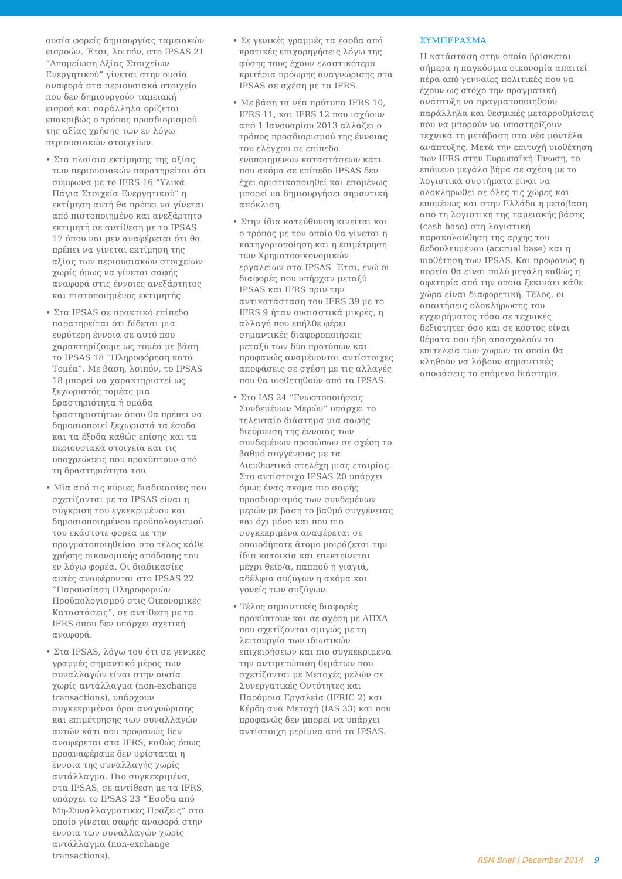ουσία φορείς δημιουργίας ταμειακών εισροών. Έτσι, λοιπόν, στο IPSAS 21 “Απομείωση Αξίας Στοιχείων Ενεργητικού” γίνεται στην ουσία αναφορά στα περιουσιακά στοιχεία που δεν δημιουργούν ταμειακή εισροή και παράλληλα ορίζεται επακριβώς ο τρόπος προσδιορισμού της αξίας χρήσης των εν λόγω περιουσιακών στοιχείων.
• Στα πλαίσια εκτίμησης της αξίας των περιουσιακών παρατηρείται ότι σύμφωνα με το IFRS 16 “Υλικά Πάγια Στοιχεία Ενεργητικού” η εκτίμηση αυτή θα πρέπει να γίνεται από πιστοποιημένο και ανεξάρτητο εκτιμητή σε αντίθεση με το IPSAS 17 όπου ναι μεν αναφέρεται ότι θα πρέπει να γίνεται εκτίμηση της αξίας των περιουσιακών στοιχείων χωρίς όμως να γίνεται σαφής αναφορά στις έννοιες ανεξάρτητος και πιστοποιημένος εκτιμητής.
• Στα IPSAS σε πρακτικό επίπεδο παρατηρείται ότι δίδεται μια ευρύτερη έννοια σε αυτό που χαρακτηρίζουμε ως τομέα με βάση το IPSAS 18 “Πληροφόρηση κατά Τομέα”. Με βάση, λοιπόν, το IPSAS 18 μπορεί να χαρακτηριστεί ως ξεχωριστός τομέας μια δραστηριότητα ή ομάδα δραστηριοτήτων όπου θα πρέπει να δημοσιοποιεί ξεχωριστά τα έσοδα και τα έξοδα καθώς επίσης και τα περιουσιακά στοιχεία και τις υποχρεώσεις που προκύπτουν από τη δραστηριότητα του.
• Μία από τις κύριες διαδικασίες που σχετίζονται με τα IPSAS είναι η σύγκριση του εγκεκριμένου και δημοσιοποιημένου προϋπολογισμού του εκάστοτε φορέα με την πραγματοποιηθείσα στο τέλος κάθε χρήσης οικονομικής απόδοσης του εν λόγω φορέα. Οι διαδικασίες αυτές αναφέρονται στο IPSAS 22 “Παρουσίαση Πληροφοριών Προϋπολογισμού στις Οικονομικές Καταστάσεις”, σε αντίθεση με τα IFRS όπου δεν υπάρχει σχετική αναφορά.
• Στα IPSAS, λόγω του ότι σε γενικές γραμμές σημαντικό μέρος των συναλλαγών είναι στην ουσία χωρίς αντάλλαγμα (non-exchange transactions), υπάρχουν συγκεκριμένοι όροι αναγνώρισης και επιμέτρησης των συναλλαγών αυτών κάτι που προφανώς δεν αναφέρεται στα IFRS, καθώς όπως προαναφέραμε δεν υφίσταται η έννοια της συναλλαγής χωρίς αντάλλαγμα. Πιο συγκεκριμένα, στα IPSAS, σε αντίθεση με τα IFRS, υπάρχει το IPSAS 23 “Έσοδα από Μη-Συναλλαγματικές Πράξεις” στο οποίο γίνεται σαφής αναφορά στην έννοια των συναλλαγών χωρίς αντάλλαγμα (non-exchange transactions).
• Σε γενικές γραμμές τα έσοδα από κρατικές επιχορηγήσεις λόγω της φύσης τους έχουν ελαστικότερα κριτήρια πρόωρης αναγνώρισης στα IPSAS σε σχέση με τα IFRS.
• Με βάση τα νέα πρότυπα IFRS 10, IFRS 11, και IFRS 12 που ισχύουν από 1 Ιανουαρίου 2013 αλλάζει ο τρόπος προσδιορισμού της έννοιας του ελέγχου σε επίπεδο ενοποιημένων καταστάσεων κάτι που ακόμα σε επίπεδο IPSAS δεν έχει οριστικοποιηθεί και επομένως μπορεί να δημιουργήσει σημαντική απόκλιση.
• Στην ίδια κατεύθυνση κινείται και ο τρόπος με τον οποίο θα γίνεται η κατηγοριοποίηση και η επιμέτρηση των Χρηματοοικονομικών εργαλείων στα IPSAS. Έτσι, ενώ οι διαφορές που υπήρχαν μεταξύ IPSAS και IFRS πριν την αντικατάσταση του IFRS 39 με το IFRS 9 ήταν ουσιαστικά μικρές, η αλλαγή που επήλθε φέρει σημαντικές διαφοροποιήσεις μεταξύ των δύο προτύπων και προφανώς αναμένονται αντίστοιχες αποφάσεις σε σχέση με τις αλλαγές που θα υιοθετηθούν από τα IPSAS.
• Στο IAS 24 “Γνωστοποιήσεις Συνδεμένων Μερών” υπάρχει το τελευταίο διάστημα μια σαφής διεύρυνση της έννοιας των συνδεμένων προσώπων σε σχέση το βαθμό συγγένειας με τα Διευθυντικά στελέχη μιας εταιρίας. Στο αντίστοιχο IPSAS 20 υπάρχει όμως ένας ακόμα πιο σαφής προσδιορισμός των συνδεμένων μερών με βάση το βαθμό συγγένειας και όχι μόνο και που πιο συγκεκριμένα αναφέρεται σε οποιοδήποτε άτομο μοιράζεται την ίδια κατοικία και επεκτείνεται μέχρι θείο/α, παππού ή γιαγιά, αδέλφια συζύγων η ακόμα και γονείς των συζύγων.
• Τέλος σημαντικές διαφορές προκύπτουν και σε σχέση με ΔΠΧΑ που σχετίζονται αμιγώς με τη λειτουργία των ιδιωτικών επιχειρήσεων και πιο συγκεκριμένα την αντιμετώπιση θεμάτων που σχετίζονται με Μετοχές μελών σε Συνεργατικές Οντότητες και Παρόμοια Εργαλεία (IFRIC 2) και Κέρδη ανά Μετοχή (IAS 33) και που προφανώς δεν μπορεί να υπάρχει αντίστοιχη μερίμνα από τα IPSAS.
ΣΥΜΠΕΡΑΣΜΑ
Η κατάσταση στην οποία βρίσκεται σήμερα η παγκόσμια οικονομία απαιτεί πέρα από γενναίες πολιτικές που να έχουν ως στόχο την πραγματική ανάπτυξη να πραγματοποιηθούν παράλληλα και θεσμικές μεταρρυθμίσεις που να μπορούν να υποστηρίζουν τεχνικά τη μετάβαση στα νέα μοντέλα ανάπτυξης. Μετά την επιτυχή υιοθέτηση των IFRS στην Ευρωπαϊκή Ένωση, το επόμενο μεγάλο βήμα σε σχέση με τα λογιστικά συστήματα είναι να ολοκληρωθεί σε όλες τις χώρες και επομένως και στην Ελλάδα η μετάβαση από τη λογιστική της ταμειακής βάσης (cash base) στη λογιστική παρακολούθηση της αρχής του δεδουλευμένου (accrual base) και η υιοθέτηση των IPSAS. Και προφανώς η πορεία θα είναι πολύ μεγάλη καθώς η αφετηρία από την οποία ξεκινάει κάθε χώρα είναι διαφορετική. Τέλος, οι απαιτήσεις ολοκλήρωσης του εγχειρήματος τόσο σε τεχνικές δεξιότητες όσο και σε κόστος είναι θέματα που ήδη απασχολούν τα επιτελεία των χωρών τα οποία θα κληθούν να λάβουν σημαντικές αποφάσεις το επόμενο διάστημα.
RSM Brief | December 2014 9